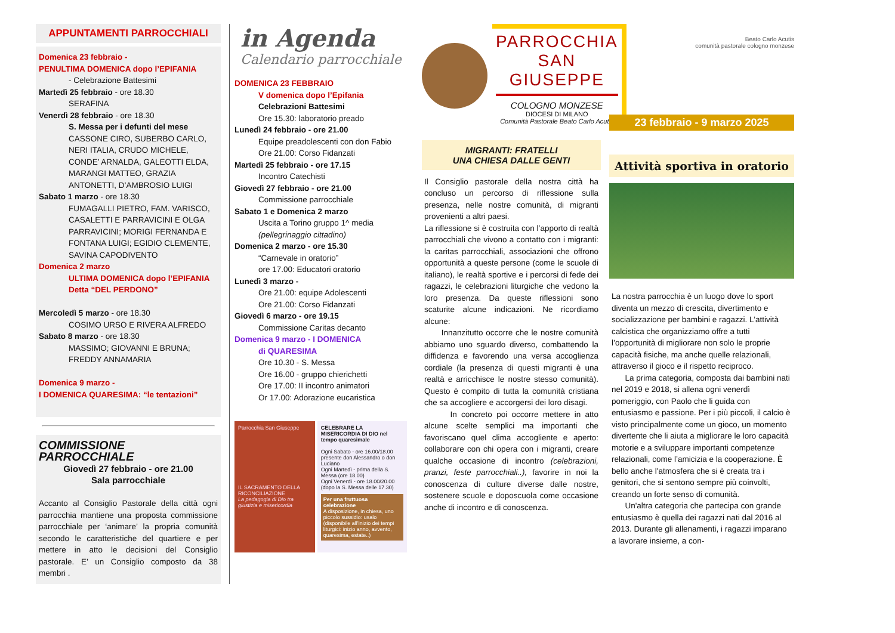APPUNTAMENTI PARROCCHIALI
Domenica 23 febbraio -
PENULTIMA DOMENICA dopo l’EPIFANIA
- Celebrazione Battesimi
Martedì 25 febbraio - ore 18.30
SERAFINA
Venerdì 28 febbraio - ore 18.30
S. Messa per i defunti del mese
CASSONE CIRO, SUBERBO CARLO, NERI ITALIA, CRUDO MICHELE, CONDE’ ARNALDA, GALEOTTI ELDA, MARANGI MATTEO, GRAZIA ANTONETTI, D’AMBROSIO LUIGI
Sabato 1 marzo - ore 18.30
FUMAGALLI PIETRO, FAM. VARISCO, CASALETTI E PARRAVICINI E OLGA PARRAVICINI; MORIGI FERNANDA E FONTANA LUIGI; EGIDIO CLEMENTE, SAVINA CAPODIVENTO
Domenica 2 marzo
ULTIMA DOMENICA dopo l’EPIFANIA
Detta “DEL PERDONO”
Mercoledì 5 marzo - ore 18.30
COSIMO URSO E RIVERA ALFREDO
Sabato 8 marzo - ore 18.30
MASSIMO; GIOVANNI E BRUNA; FREDDY ANNAMARIA
Domenica 9 marzo -
I DOMENICA QUARESIMA: “le tentazioni”
COMMISSIONE PARROCCHIALE
Giovedì 27 febbraio - ore 21.00
Sala parrocchiale
Accanto al Consiglio Pastorale della città ogni parrocchia mantiene una proposta commissione parrocchiale per ‘animare’ la propria comunità secondo le caratteristiche del quartiere e per mettere in atto le decisioni del Consiglio pastorale. E’ un Consiglio composto da 38 membri .
in Agenda
Calendario parrocchiale
DOMENICA 23 FEBBRAIO
V domenica dopo l’Epifania
Celebrazioni Battesimi
Ore 15.30: laboratorio preado
Lunedì 24 febbraio - ore 21.00
Equipe preadolescenti con don Fabio
Ore 21.00: Corso Fidanzati
Martedì 25 febbraio - ore 17.15
Incontro Catechisti
Giovedì 27 febbraio - ore 21.00
Commissione parrocchiale
Sabato 1 e Domenica 2 marzo
Uscita a Torino gruppo 1^ media
(pellegrinaggio cittadino)
Domenica 2 marzo - ore 15.30
“Carnevale in oratorio”
ore 17.00: Educatori oratorio
Lunedì 3 marzo -
Ore 21.00: equipe Adolescenti
Ore 21.00: Corso Fidanzati
Giovedì 6 marzo - ore 19.15
Commissione Caritas decanto
Domenica 9 marzo - I DOMENICA
di QUARESIMA
Ore 10.30 - S. Messa
Ore 16.00 - gruppo chierichetti
Ore 17.00: II incontro animatori
Or 17.00: Adorazione eucaristica
Parrocchia San Giuseppe
IL SACRAMENTO DELLA RICONCILIAZIONE
La pedagogia di Dio tra giustizia e misericordia
CELEBRARE LA MISERICORDIA DI DIO nel tempo quaresimale
Ogni Sabato - ore 16.00/18.00 presente don Alessandro o don Luciano
Ogni Martedì - prima della S. Messa (ore 18.00)
Ogni Venerdì - ore 18.00/20.00 (dopo la S. Messa delle 17.30)
Per una fruttuosa celebrazione
A disposizione, in chiesa, uno piccolo sussidio: usalo (disponibile all’inizio dei tempi liturgici: inizio anno, avvento, quaresima, estate..)
PARROCCHIA
SAN GIUSEPPE
COLOGNO MONZESE
DIOCESI DI MILANO
Comunità Pastorale Beato Carlo Acutis
MIGRANTI: FRATELLI
UNA CHIESA DALLE GENTI
Il Consiglio pastorale della nostra città ha concluso un percorso di riflessione sulla presenza, nelle nostre comunità, di migranti provenienti a altri paesi.
La riflessione si è costruita con l’apporto di realtà parrocchiali che vivono a contatto con i migranti: la caritas parrocchiali, associazioni che offrono opportunità a queste persone (come le scuole di italiano), le realtà sportive e i percorsi di fede dei ragazzi, le celebrazioni liturgiche che vedono la loro presenza. Da queste riflessioni sono scaturite alcune indicazioni. Ne ricordiamo alcune:
Innanzitutto occorre che le nostre comunità abbiamo uno sguardo diverso, combattendo la diffidenza e favorendo una versa accoglienza cordiale (la presenza di questi migranti è una realtà e arricchisce le nostre stesso comunità). Questo è compito di tutta la comunità cristiana che sa accogliere e accorgersi dei loro disagi.
In concreto poi occorre mettere in atto alcune scelte semplici ma importanti che favoriscano quel clima accogliente e aperto: collaborare con chi opera con i migranti, creare qualche occasione di incontro (celebrazioni, pranzi, feste parrocchiali..), favorire in noi la conoscenza di culture diverse dalle nostre, sostenere scuole e doposcuola come occasione anche di incontro e di conoscenza.
Beato Carlo Acutis
comunità pastorale cologno monzese
23 febbraio - 9 marzo 2025
Attività sportiva in oratorio
La nostra parrocchia è un luogo dove lo sport diventa un mezzo di crescita, divertimento e socializzazione per bambini e ragazzi. L’attività calcistica che organizziamo offre a tutti l’opportunità di migliorare non solo le proprie capacità fisiche, ma anche quelle relazionali, attraverso il gioco e il rispetto reciproco.
La prima categoria, composta dai bambini nati nel 2019 e 2018, si allena ogni venerdì pomeriggio, con Paolo che li guida con entusiasmo e passione. Per i più piccoli, il calcio è visto principalmente come un gioco, un momento divertente che li aiuta a migliorare le loro capacità motorie e a sviluppare importanti competenze relazionali, come l’amicizia e la cooperazione. È bello anche l'atmosfera che si è creata tra i genitori, che si sentono sempre più coinvolti, creando un forte senso di comunità.
Un'altra categoria che partecipa con grande entusiasmo è quella dei ragazzi nati dal 2016 al 2013. Durante gli allenamenti, i ragazzi imparano a lavorare insieme, a con-